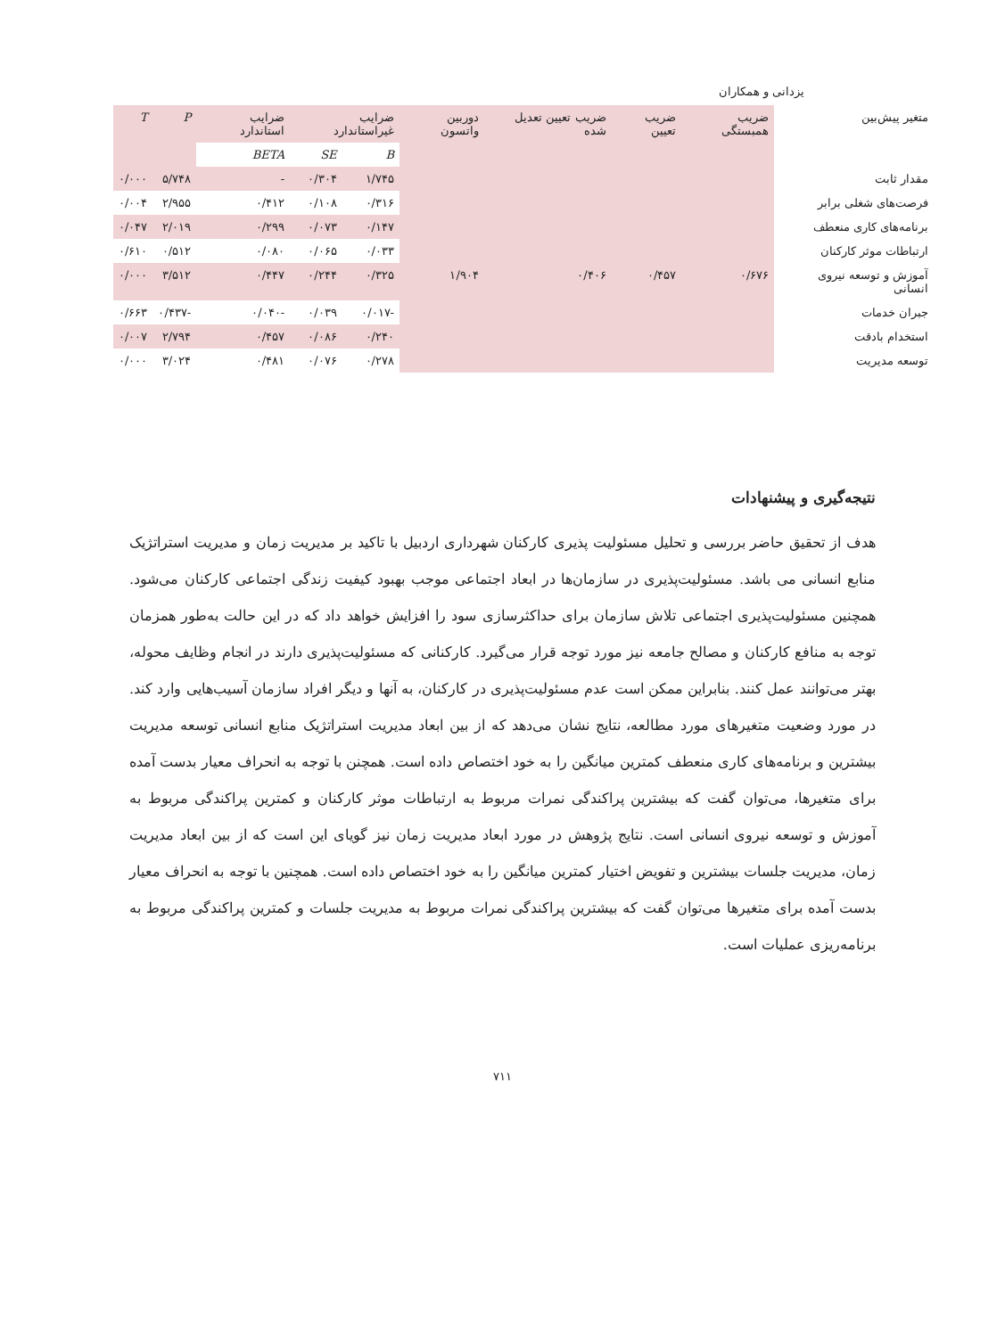یزدانی و همکاران
| متغیر پیش‌بین | ضریب همبستگی | ضریب تعیین | ضریب تعیین تعدیل شده | دوربین واتسون | ضرایب غیراستاندارد | | ضرایب استاندارد | P | T |
| --- | --- | --- | --- | --- | --- | --- | --- | --- | --- |
| | | | | | B | SE | BETA | | |
| مقدار ثابت | | | | | ۱/۷۴۵ | ۰/۳۰۴ | - | ۵/۷۴۸ | ۰/۰۰۰ |
| فرصت‌های شغلی برابر | | | | | ۰/۳۱۶ | ۰/۱۰۸ | ۰/۴۱۲ | ۲/۹۵۵ | ۰/۰۰۴ |
| برنامه‌های کاری منعطف | | | | | ۰/۱۴۷ | ۰/۰۷۳ | ۰/۲۹۹ | ۲/۰۱۹ | ۰/۰۴۷ |
| ارتباطات موثر کارکنان | | | | | ۰/۰۳۳ | ۰/۰۶۵ | ۰/۰۸۰ | ۰/۵۱۲ | ۰/۶۱۰ |
| آموزش و توسعه نیروی انسانی | ۰/۶۷۶ | ۰/۴۵۷ | ۰/۴۰۶ | ۱/۹۰۴ | ۰/۳۲۵ | ۰/۲۴۴ | ۰/۴۴۷ | ۳/۵۱۲ | ۰/۰۰۰ |
| جبران خدمات | | | | | -۰/۰۱۷ | ۰/۰۳۹ | -۰/۰۴۰ | -۰/۴۳۷ | ۰/۶۶۳ |
| استخدام بادقت | | | | | ۰/۲۴۰ | ۰/۰۸۶ | ۰/۴۵۷ | ۲/۷۹۴ | ۰/۰۰۷ |
| توسعه مدیریت | | | | | ۰/۲۷۸ | ۰/۰۷۶ | ۰/۴۸۱ | ۳/۰۲۴ | ۰/۰۰۰ |
نتیجه‌گیری و پیشنهادات
هدف از تحقیق حاضر بررسی و تحلیل مسئولیت پذیری کارکنان شهرداری اردبیل با تاکید بر مدیریت زمان و مدیریت استراتژیک منابع انسانی می باشد. مسئولیت‌پذیری در سازمان‌ها در ابعاد اجتماعی موجب بهبود کیفیت زندگی اجتماعی کارکنان می‌شود. همچنین مسئولیت‌پذیری اجتماعی تلاش سازمان برای حداکثرسازی سود را افزایش خواهد داد که در این حالت به‌طور همزمان توجه به منافع کارکنان و مصالح جامعه نیز مورد توجه قرار می‌گیرد. کارکنانی که مسئولیت‌پذیری دارند در انجام وظایف محوله، بهتر می‌توانند عمل کنند. بنابراین ممکن است عدم مسئولیت‌پذیری در کارکنان، به آنها و دیگر افراد سازمان آسیب‌هایی وارد کند. در مورد وضعیت متغیرهای مورد مطالعه، نتایج نشان می‌دهد که از بین ابعاد مدیریت استراتژیک منابع انسانی توسعه مدیریت بیشترین و برنامه‌های کاری منعطف کمترین میانگین را به خود اختصاص داده است. همچنن با توجه به انحراف معیار بدست آمده برای متغیرها، می‌توان گفت که بیشترین پراکندگی نمرات مربوط به ارتباطات موثر کارکنان و کمترین پراکندگی مربوط به آموزش و توسعه نیروی انسانی است. نتایج پژوهش در مورد ابعاد مدیریت زمان نیز گویای این است که از بین ابعاد مدیریت زمان، مدیریت جلسات بیشترین و تفویض اختیار کمترین میانگین را به خود اختصاص داده است. همچنین با توجه به انحراف معیار بدست آمده برای متغیرها می‌توان گفت که بیشترین پراکندگی نمرات مربوط به مدیریت جلسات و کمترین پراکندگی مربوط به برنامه‌ریزی عملیات است.
۷۱۱